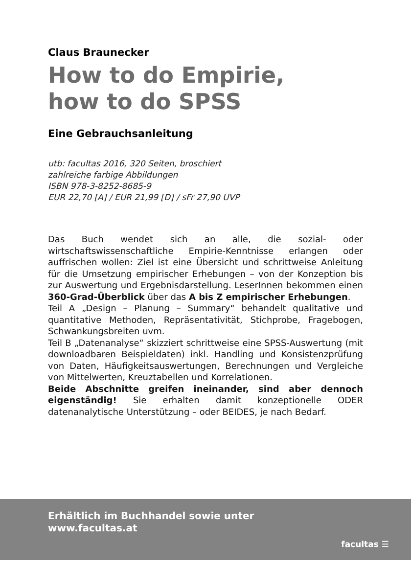Claus Braunecker
How to do Empirie,
how to do SPSS
Eine Gebrauchsanleitung
utb: facultas 2016, 320 Seiten, broschiert
zahlreiche farbige Abbildungen
ISBN 978-3-8252-8685-9
EUR 22,70 [A] / EUR 21,99 [D] / sFr 27,90 UVP
Das Buch wendet sich an alle, die sozial- oder wirtschaftswissenschaftliche Empirie-Kenntnisse erlangen oder auffrischen wollen: Ziel ist eine Übersicht und schrittweise Anleitung für die Umsetzung empirischer Erhebungen – von der Konzeption bis zur Auswertung und Ergebnisdarstellung. LeserInnen bekommen einen 360-Grad-Überblick über das A bis Z empirischer Erhebungen.
Teil A „Design – Planung – Summary“ behandelt qualitative und quantitative Methoden, Repräsentativität, Stichprobe, Fragebogen, Schwankungsbreiten uvm.
Teil B „Datenanalyse“ skizziert schrittweise eine SPSS-Auswertung (mit downloadbaren Beispieldaten) inkl. Handling und Konsistenzprüfung von Daten, Häufigkeitsauswertungen, Berechnungen und Vergleiche von Mittelwerten, Kreuztabellen und Korrelationen.
Beide Abschnitte greifen ineinander, sind aber dennoch eigenständig! Sie erhalten damit konzeptionelle ODER datenanalytische Unterstützung – oder BEIDES, je nach Bedarf.
Erhältlich im Buchhandel sowie unter
www.facultas.at
facultas ☰